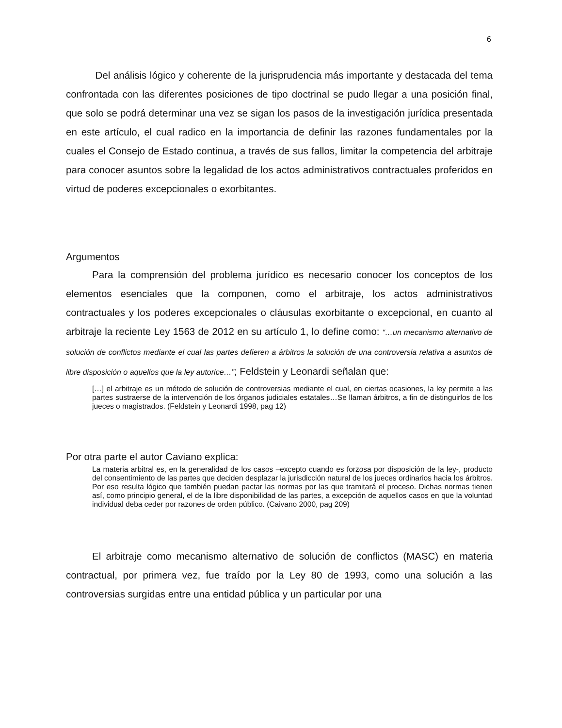6
Del análisis lógico y coherente de la jurisprudencia más importante y destacada del tema confrontada con las diferentes posiciones de tipo doctrinal se pudo llegar a una posición final, que solo se podrá determinar una vez se sigan los pasos de la investigación jurídica presentada en este artículo, el cual radico en la importancia de definir las razones fundamentales por la cuales el Consejo de Estado continua, a través de sus fallos, limitar la competencia del arbitraje para conocer asuntos sobre la legalidad de los actos administrativos contractuales proferidos en virtud de poderes excepcionales o exorbitantes.
Argumentos
Para la comprensión del problema jurídico es necesario conocer los conceptos de los elementos esenciales que la componen, como el arbitraje, los actos administrativos contractuales y los poderes excepcionales o cláusulas exorbitante o excepcional, en cuanto al arbitraje la reciente Ley 1563 de 2012 en su artículo 1, lo define como: “…un mecanismo alternativo de solución de conflictos mediante el cual las partes defieren a árbitros la solución de una controversia relativa a asuntos de libre disposición o aquellos que la ley autorice…”; Feldstein y Leonardi señalan que:
[…] el arbitraje es un método de solución de controversias mediante el cual, en ciertas ocasiones, la ley permite a las partes sustraerse de la intervención de los órganos judiciales estatales…Se llaman árbitros, a fin de distinguirlos de los jueces o magistrados. (Feldstein y Leonardi 1998, pag 12)
Por otra parte el autor Caviano explica:
La materia arbitral es, en la generalidad de los casos –excepto cuando es forzosa por disposición de la ley-, producto del consentimiento de las partes que deciden desplazar la jurisdicción natural de los jueces ordinarios hacia los árbitros. Por eso resulta lógico que también puedan pactar las normas por las que tramitará el proceso. Dichas normas tienen así, como principio general, el de la libre disponibilidad de las partes, a excepción de aquellos casos en que la voluntad individual deba ceder por razones de orden público. (Caivano 2000, pag 209)
El arbitraje como mecanismo alternativo de solución de conflictos (MASC) en materia contractual, por primera vez, fue traído por la Ley 80 de 1993, como una solución a las controversias surgidas entre una entidad pública y un particular por una